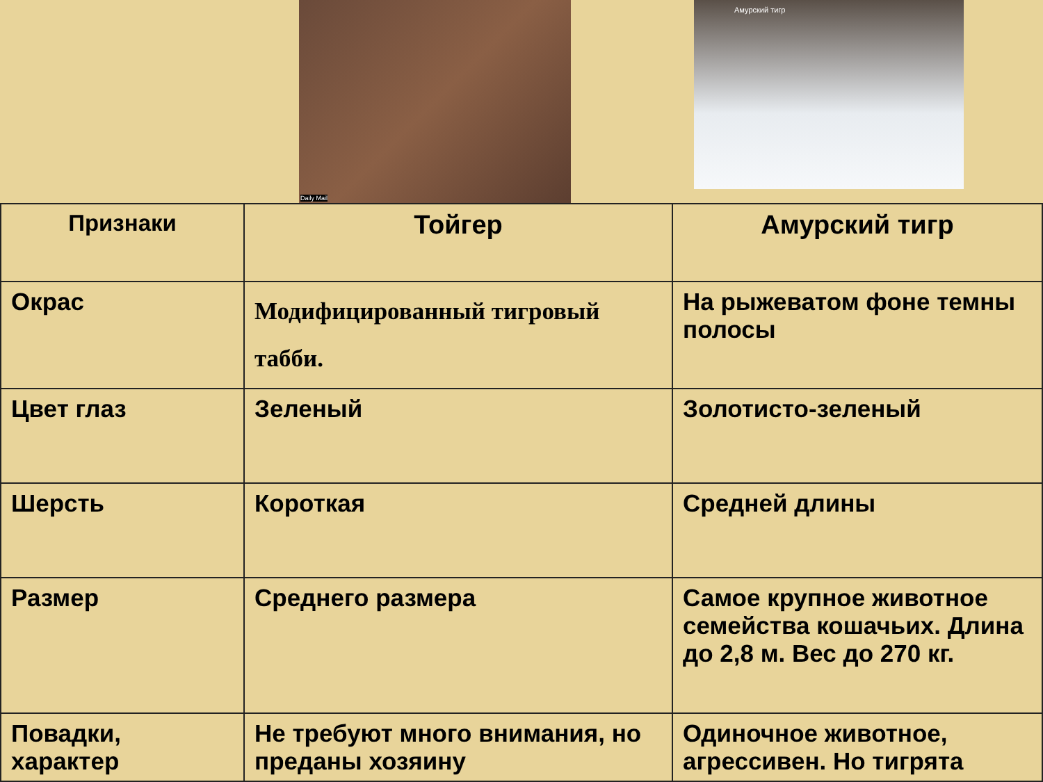Daily Mail Амурский тигр
| Признаки | Тойгер | Амурский тигр |
| --- | --- | --- |
| Окрас | Модифицированный тигровый табби. | На рыжеватом фоне темны полосы |
| Цвет глаз | Зеленый | Золотисто-зеленый |
| Шерсть | Короткая | Средней длины |
| Размер | Среднего размера | Самое крупное животное семейства кошачьих. Длина до 2,8 м. Вес до 270 кг. |
| Повадки, характер | Не требуют много внимания, но преданы хозяину | Одиночное животное, агрессивен. Но тигрята |